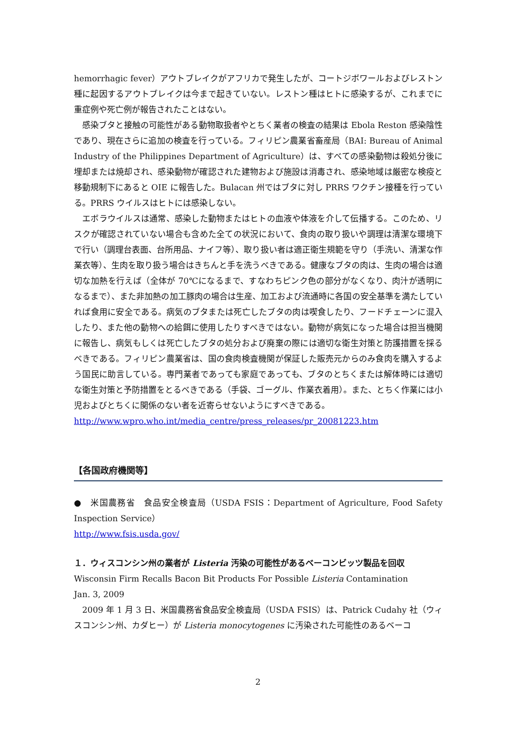hemorrhagic fever）アウトブレイクがアフリカで発生したが、コートジボワールおよびレストン種に起因するアウトブレイクは今まで起きていない。レストン種はヒトに感染するが、これまでに重症例や死亡例が報告されたことはない。
感染ブタと接触の可能性がある動物取扱者やとちく業者の検査の結果は Ebola Reston 感染陰性であり、現在さらに追加の検査を行っている。フィリピン農業省畜産局（BAI: Bureau of Animal Industry of the Philippines Department of Agriculture）は、すべての感染動物は殺処分後に埋却または焼却され、感染動物が確認された建物および施設は消毒され、感染地域は厳密な検疫と移動規制下にあると OIE に報告した。Bulacan 州ではブタに対し PRRS ワクチン接種を行っている。PRRS ウイルスはヒトには感染しない。
エボラウイルスは通常、感染した動物またはヒトの血液や体液を介して伝播する。このため、リスクが確認されていない場合も含めた全ての状況において、食肉の取り扱いや調理は清潔な環境下で行い（調理台表面、台所用品、ナイフ等）、取り扱い者は適正衛生規範を守り（手洗い、清潔な作業衣等）、生肉を取り扱う場合はきちんと手を洗うべきである。健康なブタの肉は、生肉の場合は適切な加熱を行えば（全体が 70℃になるまで、すなわちピンク色の部分がなくなり、肉汁が透明になるまで）、また非加熱の加工豚肉の場合は生産、加工および流通時に各国の安全基準を満たしていれば食用に安全である。病気のブタまたは死亡したブタの肉は喫食したり、フードチェーンに混入したり、また他の動物への給餌に使用したりすべきではない。動物が病気になった場合は担当機関に報告し、病気もしくは死亡したブタの処分および廃棄の際には適切な衛生対策と防護措置を採るべきである。フィリピン農業省は、国の食肉検査機関が保証した販売元からのみ食肉を購入するよう国民に助言している。専門業者であっても家庭であっても、ブタのとちくまたは解体時には適切な衛生対策と予防措置をとるべきである（手袋、ゴーグル、作業衣着用）。また、とちく作業には小児およびとちくに関係のない者を近寄らせないようにすべきである。
http://www.wpro.who.int/media_centre/press_releases/pr_20081223.htm
【各国政府機関等】
●　米国農務省　食品安全検査局（USDA FSIS：Department of Agriculture, Food Safety Inspection Service）
http://www.fsis.usda.gov/
１．ウィスコンシン州の業者が Listeria 汚染の可能性があるベーコンビッツ製品を回収
Wisconsin Firm Recalls Bacon Bit Products For Possible Listeria Contamination
Jan. 3, 2009
2009 年 1 月 3 日、米国農務省食品安全検査局（USDA FSIS）は、Patrick Cudahy 社（ウィスコンシン州、カダヒー）が Listeria monocytogenes に汚染された可能性のあるベーコ
2